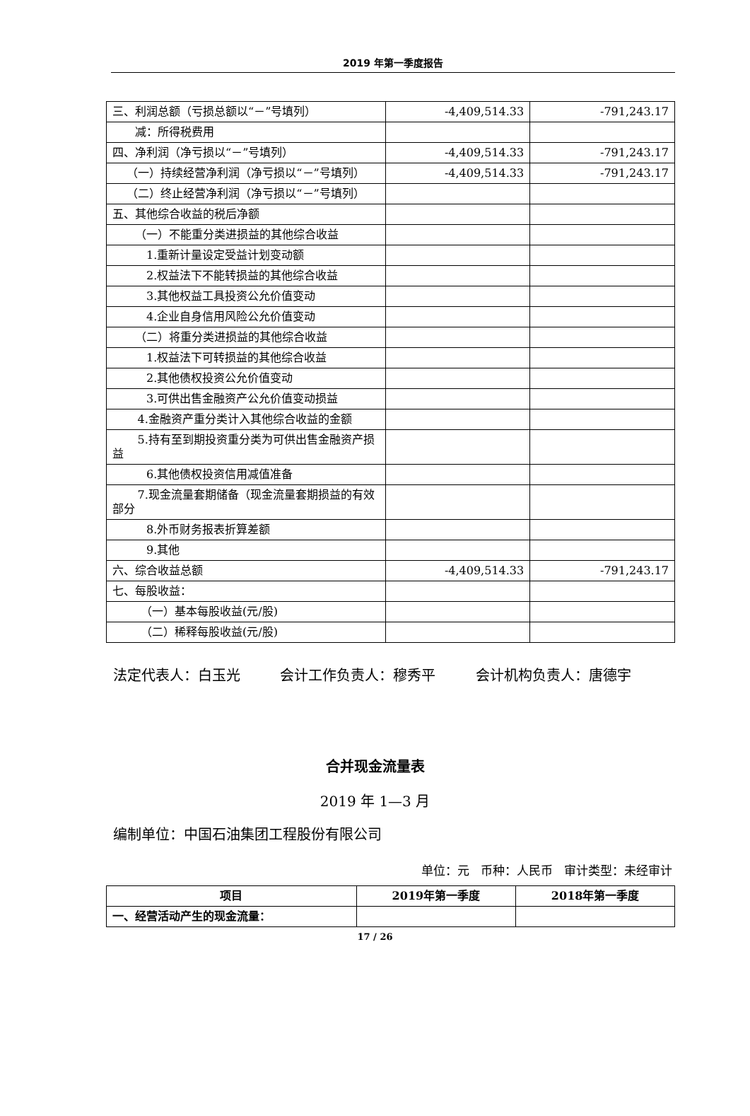2019 年第一季度报告
| 三、利润总额（亏损总额以“－”号填列） | -4,409,514.33 | -791,243.17 |
| 减：所得税费用 | | |
| 四、净利润（净亏损以“－”号填列） | -4,409,514.33 | -791,243.17 |
| （一）持续经营净利润（净亏损以“－”号填列） | -4,409,514.33 | -791,243.17 |
| （二）终止经营净利润（净亏损以“－”号填列） | | |
| 五、其他综合收益的税后净额 | | |
| （一）不能重分类进损益的其他综合收益 | | |
| 1.重新计量设定受益计划变动额 | | |
| 2.权益法下不能转损益的其他综合收益 | | |
| 3.其他权益工具投资公允价值变动 | | |
| 4.企业自身信用风险公允价值变动 | | |
| （二）将重分类进损益的其他综合收益 | | |
| 1.权益法下可转损益的其他综合收益 | | |
| 2.其他债权投资公允价值变动 | | |
| 3.可供出售金融资产公允价值变动损益 | | |
| 4.金融资产重分类计入其他综合收益的金额 | | |
| 5.持有至到期投资重分类为可供出售金融资产损益 | | |
| 6.其他债权投资信用减值准备 | | |
| 7.现金流量套期储备（现金流量套期损益的有效部分 | | |
| 8.外币财务报表折算差额 | | |
| 9.其他 | | |
| 六、综合收益总额 | -4,409,514.33 | -791,243.17 |
| 七、每股收益： | | |
| （一）基本每股收益(元/股) | | |
| （二）稀释每股收益(元/股) | | |
法定代表人：白玉光 会计工作负责人：穆秀平 会计机构负责人：唐德宇
合并现金流量表
2019 年 1—3 月
编制单位：中国石油集团工程股份有限公司
单位：元 币种：人民币 审计类型：未经审计
| 项目 | 2019年第一季度 | 2018年第一季度 |
| --- | --- | --- |
| 一、经营活动产生的现金流量： | | |
17 / 26